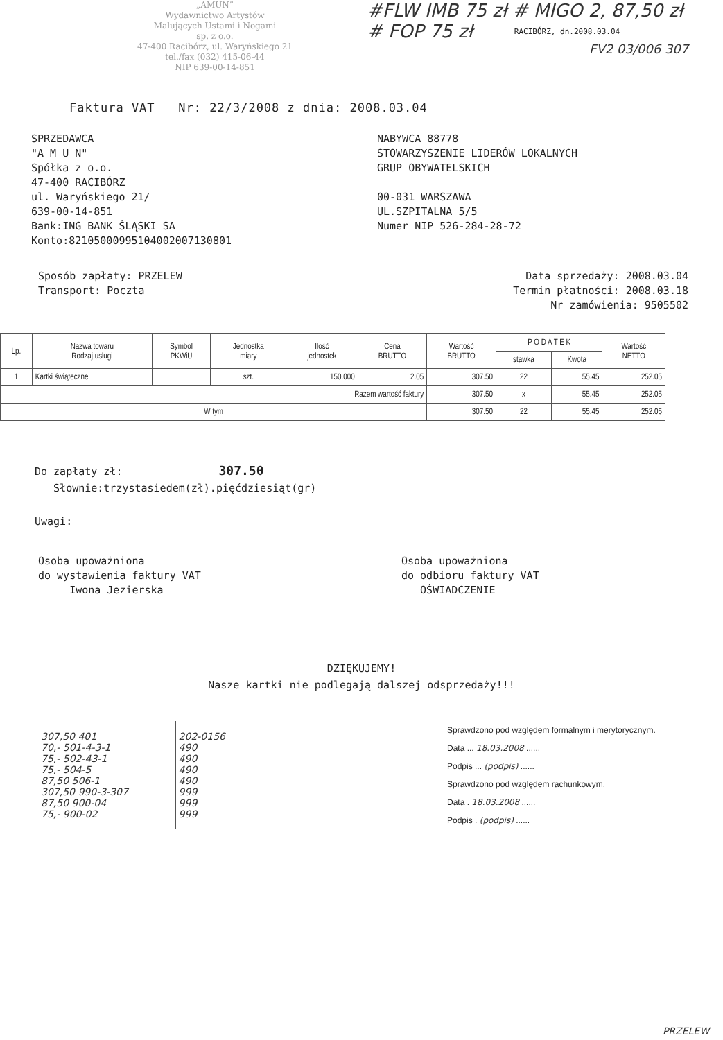„AMUN”
Wydawnictwo Artystów
Malujących Ustami i Nogami
sp. z o.o.
47-400 Racibórz, ul. Waryńskiego 21
tel./fax (032) 415-06-44
NIP 639-00-14-851
#FLW IMB 75 zł # MIGO 2, 87,50 zł
# FOP 75 zł RACIBÓRZ, dn.2008.03.04
FV2 03/006 307
Faktura VAT Nr: 22/3/2008 z dnia: 2008.03.04
SPRZEDAWCA
"A M U N"
Spółka z o.o.
47-400 RACIBÓRZ
ul. Waryńskiego 21/
639-00-14-851
Bank:ING BANK ŚLĄSKI SA
Konto:82105000995104002007130801
NABYWCA 88778
STOWARZYSZENIE LIDERÓW LOKALNYCH
GRUP OBYWATELSKICH
00-031 WARSZAWA
UL.SZPITALNA 5/5
Numer NIP 526-284-28-72
Sposób zapłaty: PRZELEW
Transport: Poczta
Data sprzedaży: 2008.03.04
Termin płatności: 2008.03.18
Nr zamówienia: 9505502
| Lp. | Nazwa towaru Rodzaj usługi | Symbol PKWiU | Jednostka miary | Ilość jednostek | Cena BRUTTO | Wartość BRUTTO | P O D A T E K | | Wartość NETTO |
| --- | --- | --- | --- | --- | --- | --- | --- | --- | --- |
| | | | | | | | stawka | Kwota | |
| 1 | Kartki świąteczne | | szt. | 150.000 | 2.05 | 307.50 | 22 | 55.45 | 252.05 |
| Razem wartość faktury | | | | | | 307.50 | x | 55.45 | 252.05 |
| W tym | | | | | | 307.50 | 22 | 55.45 | 252.05 |
Do zapłaty zł: 307.50
Słownie:trzystasiedem(zł).pięćdziesiąt(gr)
Uwagi:
Osoba upoważniona
do wystawienia faktury VAT
Iwona Jezierska
Osoba upoważniona
do odbioru faktury VAT
OŚWIADCZENIE
DZIĘKUJEMY!
Nasze kartki nie podlegają dalszej odsprzedaży!!!
| 307,50 401 70,- 501-4-3-1 75,- 502-43-1 75,- 504-5 87,50 506-1 307,50 990-3-307 87,50 900-04 75,- 900-02 | 202-0156 490 490 490 490 999 999 999 |
Sprawdzono pod względem formalnym i merytorycznym.
Data ... 18.03.2008 ......
Podpis ... (podpis) ......
Sprawdzono pod względem rachunkowym.
Data . 18.03.2008 ......
Podpis . (podpis) ......
PRZELEW